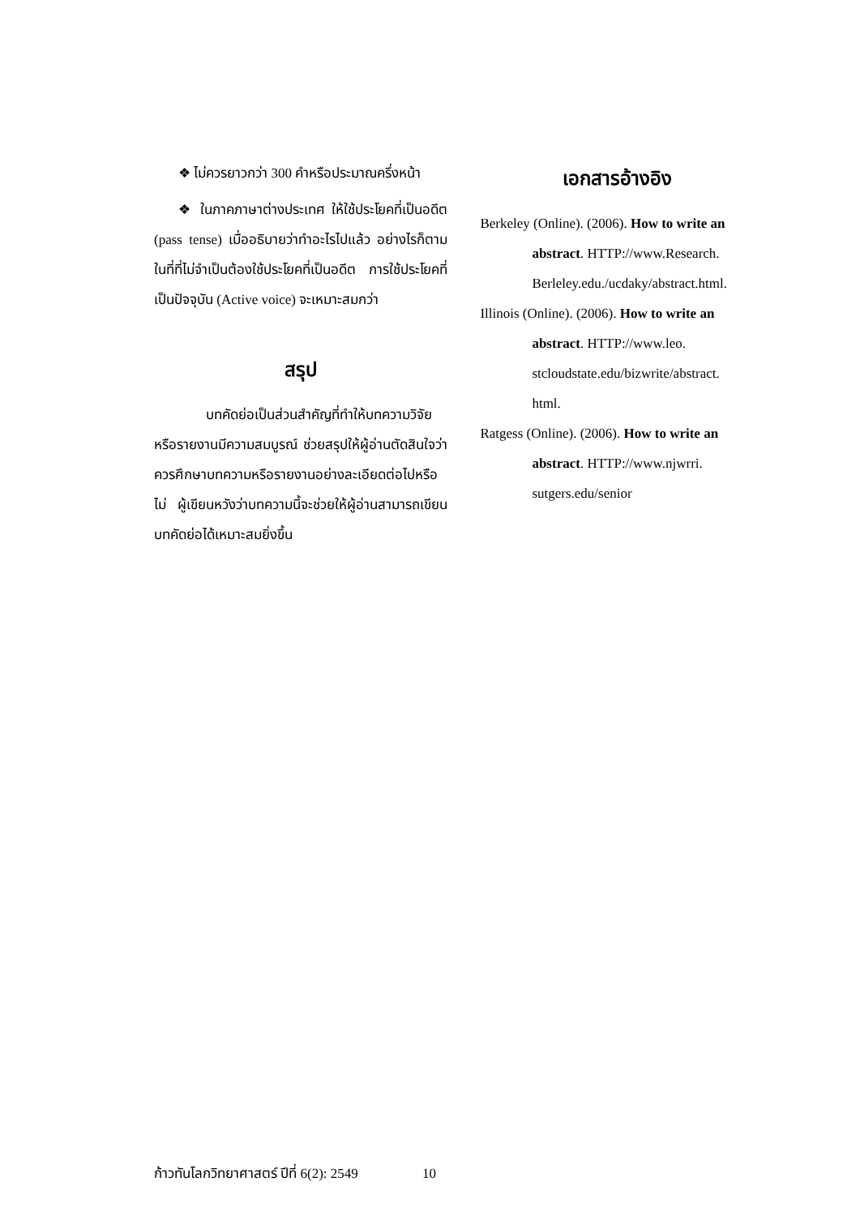❖ ไม่ควรยาวกว่า 300 คำหรือประมาณครึ่งหน้า
❖ ในภาคภาษาต่างประเทศ ให้ใช้ประโยคที่เป็นอดีต (pass tense) เมื่ออธิบายว่าทำอะไรไปแล้ว อย่างไรก็ตาม ในที่ที่ไม่จำเป็นต้องใช้ประโยคที่เป็นอดีต การใช้ประโยคที่เป็นปัจจุบัน (Active voice) จะเหมาะสมกว่า
สรุป
บทคัดย่อเป็นส่วนสำคัญที่ทำให้บทความวิจัยหรือรายงานมีความสมบูรณ์ ช่วยสรุปให้ผู้อ่านตัดสินใจว่าควรศึกษาบทความหรือรายงานอย่างละเอียดต่อไปหรือไม่ ผู้เขียนหวังว่าบทความนี้จะช่วยให้ผู้อ่านสามารถเขียนบทคัดย่อได้เหมาะสมยิ่งขึ้น
เอกสารอ้างอิง
Berkeley (Online). (2006). How to write an
abstract. HTTP://www.Research.
Berleley.edu./ucdaky/abstract.html.
Illinois (Online). (2006). How to write an
abstract. HTTP://www.leo.
stcloudstate.edu/bizwrite/abstract.
html.
Ratgess (Online). (2006). How to write an
abstract. HTTP://www.njwrri.
sutgers.edu/senior
ก้าวทันโลกวิทยาศาสตร์ ปีที่ 6(2): 2549 10